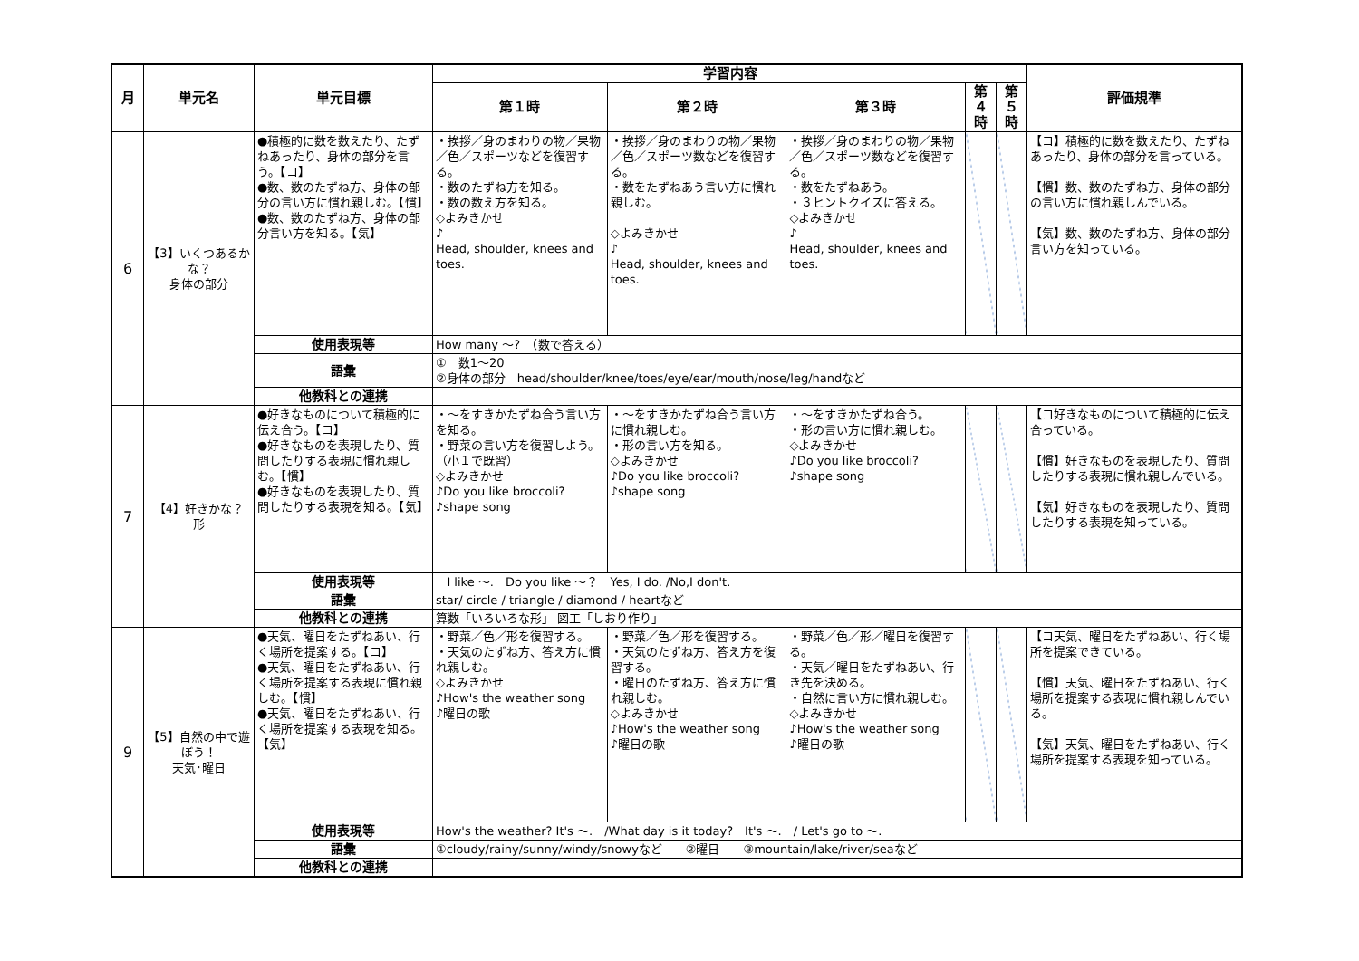| 月 | 単元名 | 単元目標 | 学習内容 | | | | | 評価規準 |
| --- | --- | --- | --- | --- | --- | --- | --- | --- |
| | | | 第１時 | 第２時 | 第３時 | 第４時 | 第５時 | |
| 6 | 【3】いくつあるかな？ 身体の部分 | ●積極的に数を数えたり、たずねあったり、身体の部分を言う。【コ】 ●数、数のたずね方、身体の部分の言い方に慣れ親しむ。【慣】 ●数、数のたずね方、身体の部分言い方を知る。【気】 | ・挨拶／身のまわりの物／果物／色／スポーツなどを復習する。 ・数のたずね方を知る。 ・数の数え方を知る。 ◇よみきかせ ♪ Head, shoulder, knees and toes. | ・挨拶／身のまわりの物／果物／色／スポーツ数などを復習する。 ・数をたずねあう言い方に慣れ親しむ。 ◇よみきかせ ♪ Head, shoulder, knees and toes. | ・挨拶／身のまわりの物／果物／色／スポーツ数などを復習する。 ・数をたずねあう。 ・３ヒントクイズに答える。 ◇よみきかせ ♪ Head, shoulder, knees and toes. | | | 【コ】積極的に数を数えたり、たずねあったり、身体の部分を言っている。 【慣】数、数のたずね方、身体の部分の言い方に慣れ親しんでいる。 【気】数、数のたずね方、身体の部分言い方を知っている。 |
| | | 使用表現等 | How many ～? （数で答える） | | | | | |
| | | 語彙 | ① 数1～20 ②身体の部分 head/shoulder/knee/toes/eye/ear/mouth/nose/leg/handなど | | | | | |
| | | 他教科との連携 | | | | | | |
| 7 | 【4】好きかな？ 形 | ●好きなものについて積極的に伝え合う。【コ】 ●好きなものを表現したり、質問したりする表現に慣れ親しむ。【慣】 ●好きなものを表現したり、質問したりする表現を知る。【気】 | ・～をすきかたずね合う言い方を知る。 ・野菜の言い方を復習しよう。（小１で既習） ◇よみきかせ ♪Do you like broccoli? ♪shape song | ・～をすきかたずね合う言い方に慣れ親しむ。 ・形の言い方を知る。 ◇よみきかせ ♪Do you like broccoli? ♪shape song | ・～をすきかたずね合う。 ・形の言い方に慣れ親しむ。 ◇よみきかせ ♪Do you like broccoli? ♪shape song | | | 【コ好きなものについて積極的に伝え合っている。 【慣】好きなものを表現したり、質問したりする表現に慣れ親しんでいる。 【気】好きなものを表現したり、質問したりする表現を知っている。 |
| | | 使用表現等 | I like ～. Do you like ～？ Yes, I do. /No,I don't. | | | | | |
| | | 語彙 | star/ circle / triangle / diamond / heartなど | | | | | |
| | | 他教科との連携 | 算数「いろいろな形」 図工「しおり作り」 | | | | | |
| 9 | 【5】自然の中で遊ぼう！ 天気･曜日 | ●天気、曜日をたずねあい、行く場所を提案する。【コ】 ●天気、曜日をたずねあい、行く場所を提案する表現に慣れ親しむ。【慣】 ●天気、曜日をたずねあい、行く場所を提案する表現を知る。【気】 | ・野菜／色／形を復習する。 ・天気のたずね方、答え方に慣れ親しむ。 ◇よみきかせ ♪How's the weather song ♪曜日の歌 | ・野菜／色／形を復習する。 ・天気のたずね方、答え方を復習する。 ・曜日のたずね方、答え方に慣れ親しむ。 ◇よみきかせ ♪How's the weather song ♪曜日の歌 | ・野菜／色／形／曜日を復習する。 ・天気／曜日をたずねあい、行き先を決める。 ・自然に言い方に慣れ親しむ。 ◇よみきかせ ♪How's the weather song ♪曜日の歌 | | | 【コ天気、曜日をたずねあい、行く場所を提案できている。 【慣】天気、曜日をたずねあい、行く場所を提案する表現に慣れ親しんでいる。 【気】天気、曜日をたずねあい、行く場所を提案する表現を知っている。 |
| | | 使用表現等 | How's the weather? It's ～. /What day is it today? It's ～. / Let's go to ～. | | | | | |
| | | 語彙 | ①cloudy/rainy/sunny/windy/snowyなど ②曜日 ③mountain/lake/river/seaなど | | | | | |
| | | 他教科との連携 | | | | | | |